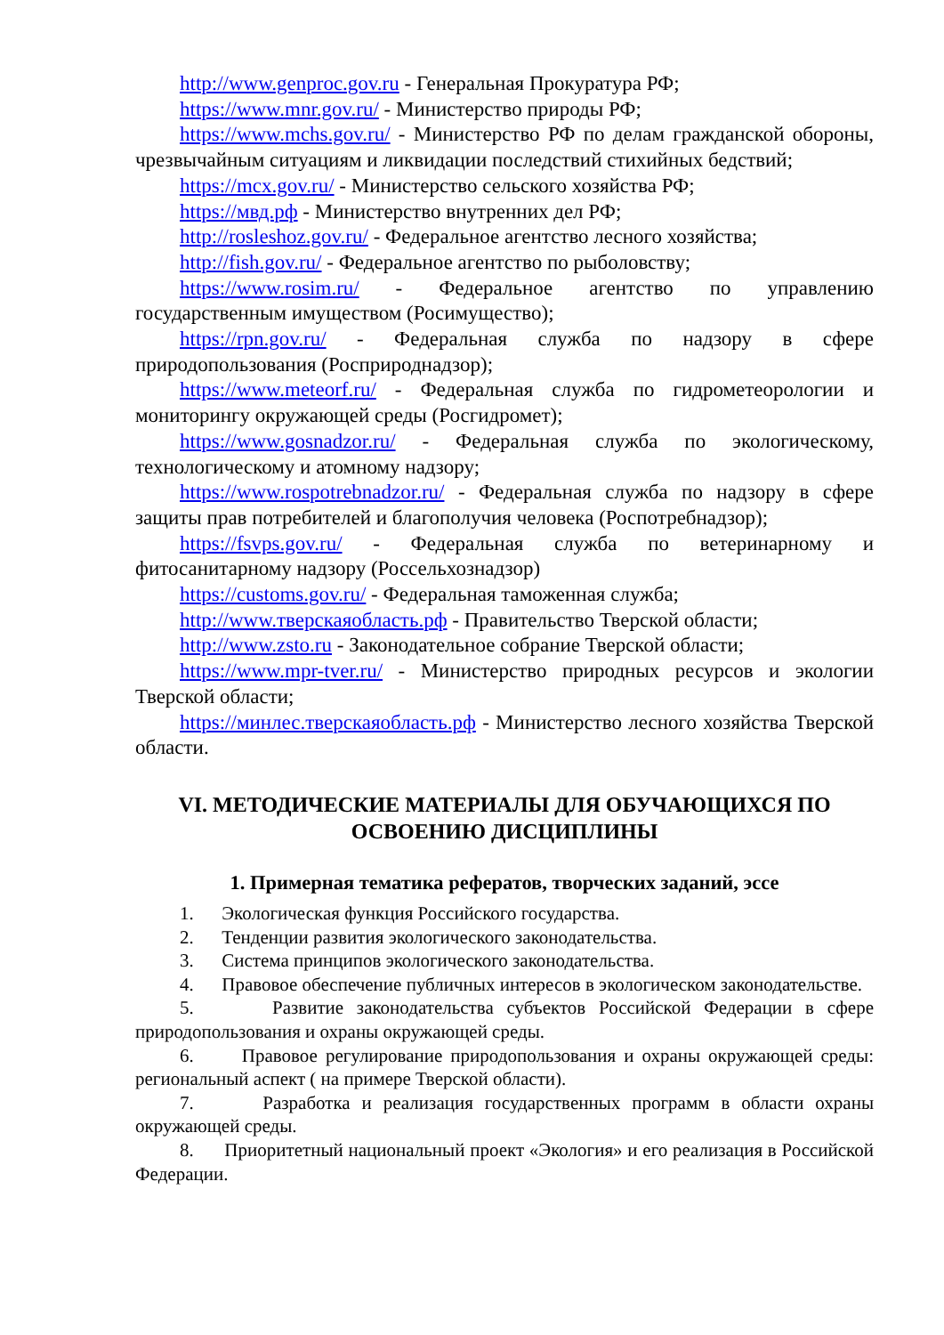http://www.genproc.gov.ru - Генеральная Прокуратура РФ;
https://www.mnr.gov.ru/ - Министерство природы РФ;
https://www.mchs.gov.ru/ - Министерство РФ по делам гражданской обороны, чрезвычайным ситуациям и ликвидации последствий стихийных бедствий;
https://mcx.gov.ru/ - Министерство сельского хозяйства РФ;
https://мвд.рф - Министерство внутренних дел РФ;
http://rosleshoz.gov.ru/ - Федеральное агентство лесного хозяйства;
http://fish.gov.ru/ - Федеральное агентство по рыболовству;
https://www.rosim.ru/ - Федеральное агентство по управлению государственным имуществом (Росимущество);
https://rpn.gov.ru/ - Федеральная служба по надзору в сфере природопользования (Росприроднадзор);
https://www.meteorf.ru/ - Федеральная служба по гидрометеорологии и мониторингу окружающей среды (Росгидромет);
https://www.gosnadzor.ru/ - Федеральная служба по экологическому, технологическому и атомному надзору;
https://www.rospotrebnadzor.ru/ - Федеральная служба по надзору в сфере защиты прав потребителей и благополучия человека (Роспотребнадзор);
https://fsvps.gov.ru/ - Федеральная служба по ветеринарному и фитосанитарному надзору (Россельхознадзор)
https://customs.gov.ru/ - Федеральная таможенная служба;
http://www.тверскаяобласть.рф - Правительство Тверской области;
http://www.zsto.ru - Законодательное собрание Тверской области;
https://www.mpr-tver.ru/ - Министерство природных ресурсов и экологии Тверской области;
https://минлес.тверскаяобласть.рф - Министерство лесного хозяйства Тверской области.
VI. МЕТОДИЧЕСКИЕ МАТЕРИАЛЫ ДЛЯ ОБУЧАЮЩИХСЯ ПО ОСВОЕНИЮ ДИСЦИПЛИНЫ
1. Примерная тематика рефератов, творческих заданий, эссе
1. Экологическая функция Российского государства.
2. Тенденции развития экологического законодательства.
3. Система принципов экологического законодательства.
4. Правовое обеспечение публичных интересов в экологическом законодательстве.
5. Развитие законодательства субъектов Российской Федерации в сфере природопользования и охраны окружающей среды.
6. Правовое регулирование природопользования и охраны окружающей среды: региональный аспект ( на примере Тверской области).
7. Разработка и реализация государственных программ в области охраны окружающей среды.
8. Приоритетный национальный проект «Экология» и его реализация в Российской Федерации.